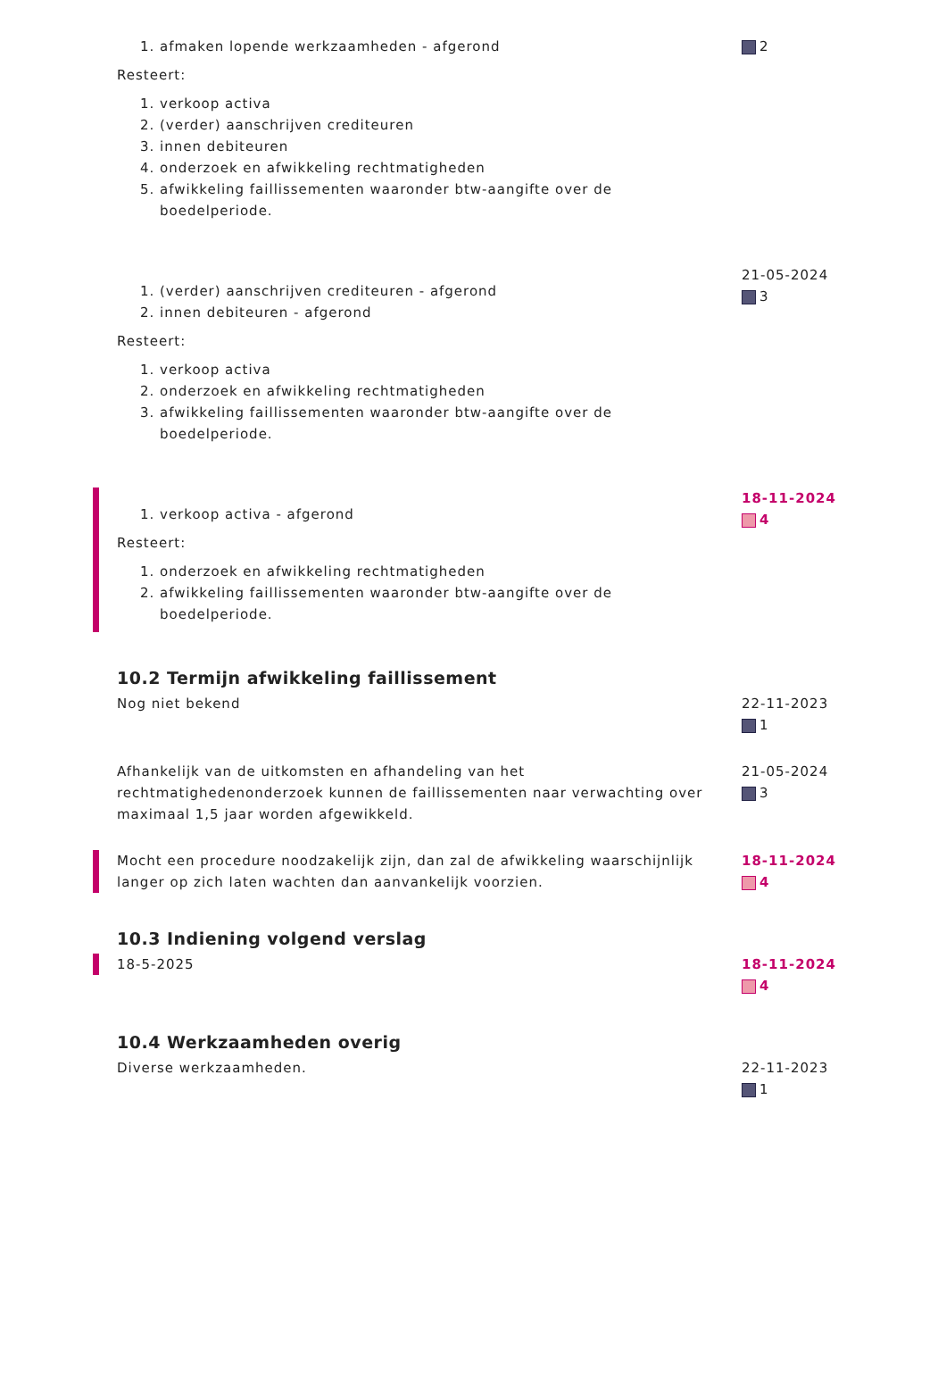1. afmaken lopende werkzaamheden - afgerond
Resteert:
1. verkoop activa
2. (verder) aanschrijven crediteuren
3. innen debiteuren
4. onderzoek en afwikkeling rechtmatigheden
5. afwikkeling faillissementen waaronder btw-aangifte over de boedelperiode.
2
1. (verder) aanschrijven crediteuren - afgerond
2. innen debiteuren - afgerond
Resteert:
1. verkoop activa
2. onderzoek en afwikkeling rechtmatigheden
3. afwikkeling faillissementen waaronder btw-aangifte over de boedelperiode.
21-05-2024
3
1. verkoop activa - afgerond
Resteert:
1. onderzoek en afwikkeling rechtmatigheden
2. afwikkeling faillissementen waaronder btw-aangifte over de boedelperiode.
18-11-2024
4
10.2 Termijn afwikkeling faillissement
Nog niet bekend 22-11-2023
1
Afhankelijk van de uitkomsten en afhandeling van het rechtmatighedenonderzoek kunnen de faillissementen naar verwachting over maximaal 1,5 jaar worden afgewikkeld.
21-05-2024
3
Mocht een procedure noodzakelijk zijn, dan zal de afwikkeling waarschijnlijk langer op zich laten wachten dan aanvankelijk voorzien.
18-11-2024
4
10.3 Indiening volgend verslag
18-5-2025 18-11-2024
4
10.4 Werkzaamheden overig
Diverse werkzaamheden. 22-11-2023
1